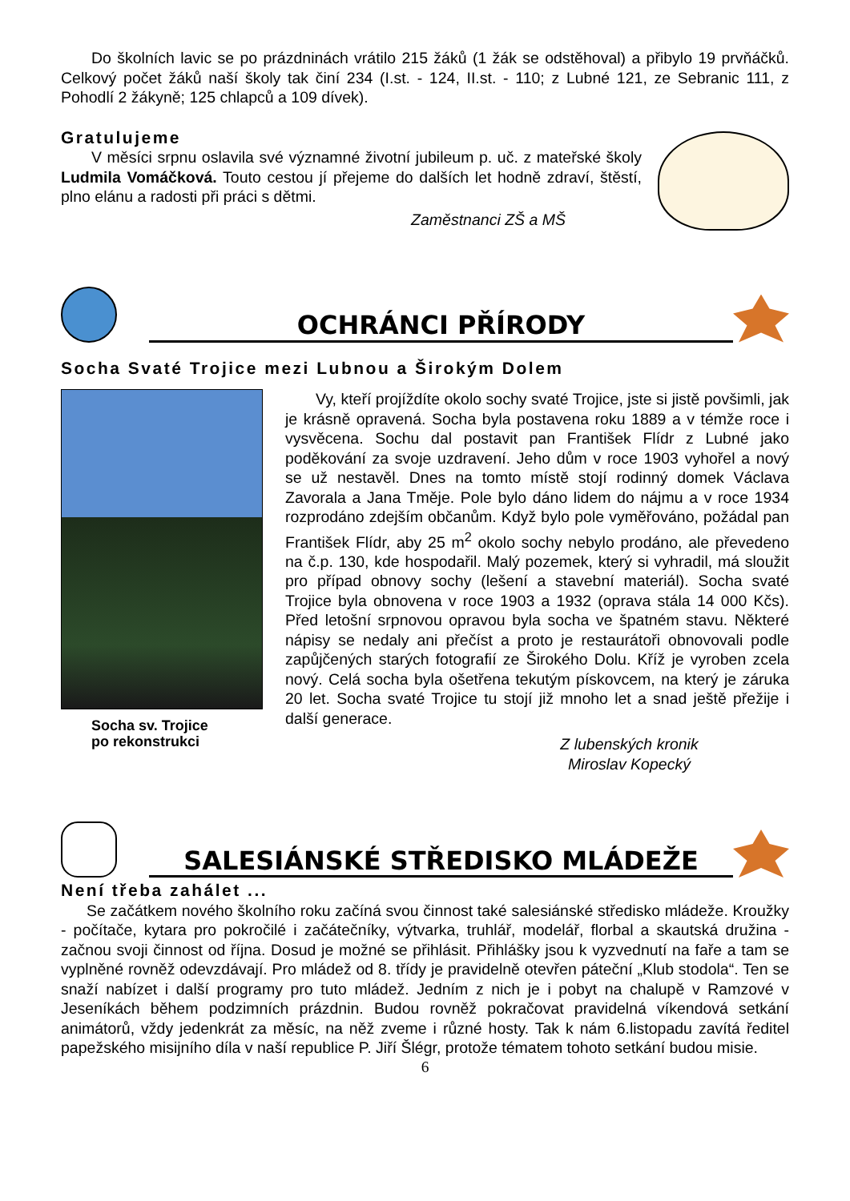Do školních lavic se po prázdninách vrátilo 215 žáků (1 žák se odstěhoval) a přibylo 19 prvňáčků. Celkový počet žáků naší školy tak činí 234 (I.st. - 124, II.st. - 110; z Lubné 121, ze Sebranic 111, z Pohodlí 2 žákyně; 125 chlapců a 109 dívek).
Gratulujeme
V měsíci srpnu oslavila své významné životní jubileum p. uč. z mateřské školy Ludmila Vomáčková. Touto cestou jí přejeme do dalších let hodně zdraví, štěstí, plno elánu a radosti při práci s dětmi.
Zaměstnanci ZŠ a MŠ
OCHRÁNCI PŘÍRODY
Socha Svaté Trojice mezi Lubnou a Širokým Dolem
Socha sv. Trojice
po rekonstrukci
Vy, kteří projíždíte okolo sochy svaté Trojice, jste si jistě povšimli, jak je krásně opravená. Socha byla postavena roku 1889 a v témže roce i vysvěcena. Sochu dal postavit pan František Flídr z Lubné jako poděkování za svoje uzdravení. Jeho dům v roce 1903 vyhořel a nový se už nestavěl. Dnes na tomto místě stojí rodinný domek Václava Zavorala a Jana Tměje. Pole bylo dáno lidem do nájmu a v roce 1934 rozprodáno zdejším občanům. Když bylo pole vyměřováno, požádal pan František Flídr, aby 25 m<sup>2</sup> okolo sochy nebylo prodáno, ale převedeno na č.p. 130, kde hospodařil. Malý pozemek, který si vyhradil, má sloužit pro případ obnovy sochy (lešení a stavební materiál). Socha svaté Trojice byla obnovena v roce 1903 a 1932 (oprava stála 14 000 Kčs). Před letošní srpnovou opravou byla socha ve špatném stavu. Některé nápisy se nedaly ani přečíst a proto je restaurátoři obnovovali podle zapůjčených starých fotografií ze Širokého Dolu. Kříž je vyroben zcela nový. Celá socha byla ošetřena tekutým pískovcem, na který je záruka 20 let. Socha svaté Trojice tu stojí již mnoho let a snad ještě přežije i další generace.
Z lubenských kronik
Miroslav Kopecký
SALESIÁNSKÉ STŘEDISKO MLÁDEŽE
Není třeba zahálet ...
Se začátkem nového školního roku začíná svou činnost také salesiánské středisko mládeže. Kroužky - počítače, kytara pro pokročilé i začátečníky, výtvarka, truhlář, modelář, florbal a skautská družina - začnou svoji činnost od října. Dosud je možné se přihlásit. Přihlášky jsou k vyzvednutí na faře a tam se vyplněné rovněž odevzdávají. Pro mládež od 8. třídy je pravidelně otevřen páteční „Klub stodola“. Ten se snaží nabízet i další programy pro tuto mládež. Jedním z nich je i pobyt na chalupě v Ramzové v Jeseníkách během podzimních prázdnin. Budou rovněž pokračovat pravidelná víkendová setkání animátorů, vždy jedenkrát za měsíc, na něž zveme i různé hosty. Tak k nám 6.listopadu zavítá ředitel papežského misijního díla v naší republice P. Jiří Šlégr, protože tématem tohoto setkání budou misie.
6